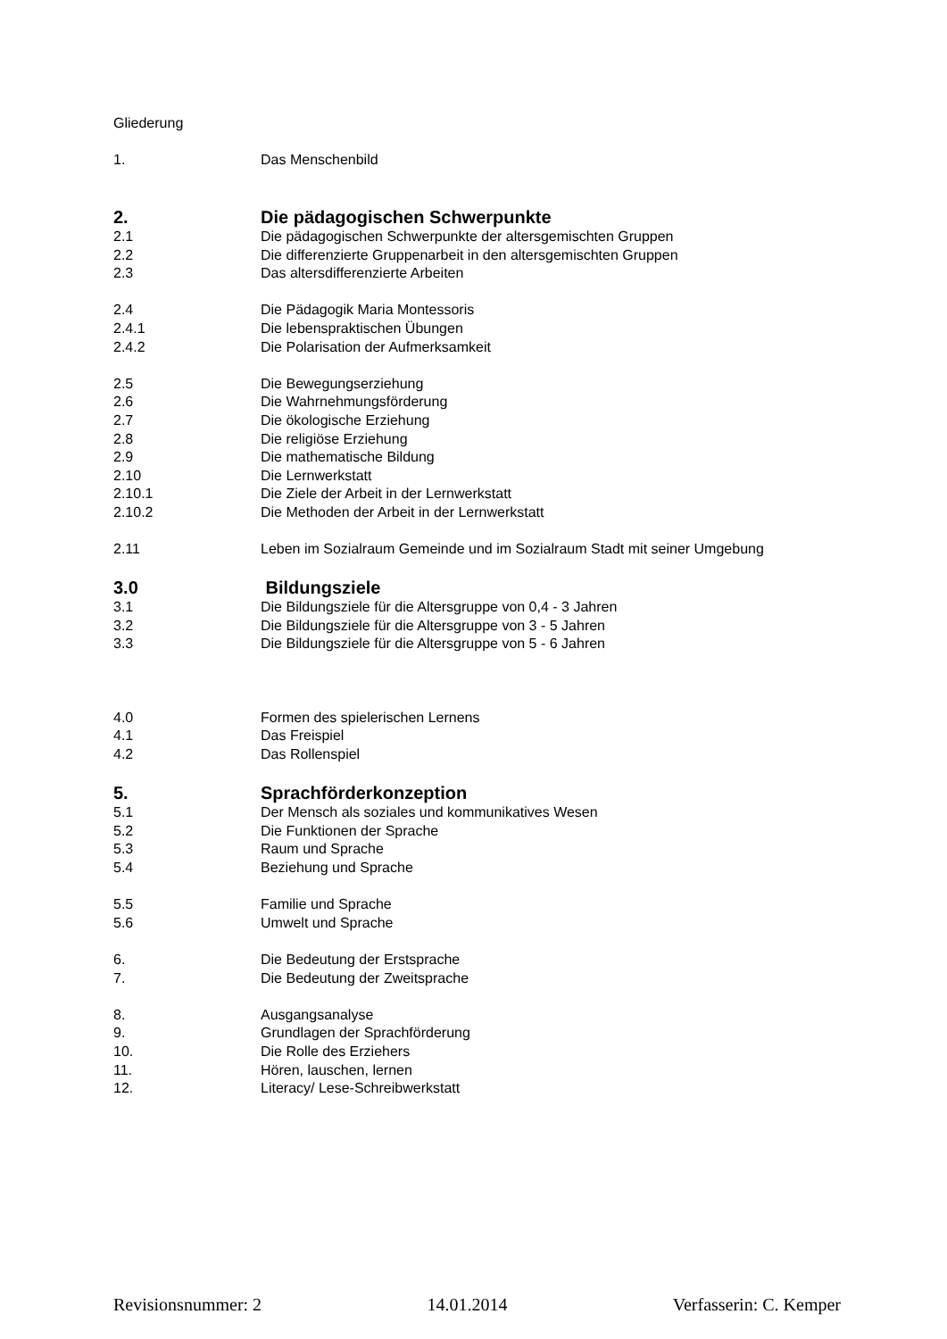Gliederung
1. Das Menschenbild
2. Die pädagogischen Schwerpunkte
2.1 Die pädagogischen Schwerpunkte der altersgemischten Gruppen
2.2 Die differenzierte Gruppenarbeit in den altersgemischten Gruppen
2.3 Das altersdifferenzierte Arbeiten
2.4 Die Pädagogik Maria Montessoris
2.4.1 Die lebenspraktischen Übungen
2.4.2 Die Polarisation der Aufmerksamkeit
2.5 Die Bewegungserziehung
2.6 Die Wahrnehmungsförderung
2.7 Die ökologische Erziehung
2.8 Die religiöse Erziehung
2.9 Die mathematische Bildung
2.10 Die Lernwerkstatt
2.10.1 Die Ziele der Arbeit in der Lernwerkstatt
2.10.2 Die Methoden der Arbeit in der Lernwerkstatt
2.11 Leben im Sozialraum Gemeinde und im Sozialraum Stadt mit seiner Umgebung
3.0 Bildungsziele
3.1 Die Bildungsziele für die Altersgruppe von 0,4 - 3 Jahren
3.2 Die Bildungsziele für die Altersgruppe von 3 - 5 Jahren
3.3 Die Bildungsziele für die Altersgruppe von 5 - 6 Jahren
4.0 Formen des spielerischen Lernens
4.1 Das Freispiel
4.2 Das Rollenspiel
5. Sprachförderkonzeption
5.1 Der Mensch als soziales und kommunikatives Wesen
5.2 Die Funktionen der Sprache
5.3 Raum und Sprache
5.4 Beziehung und Sprache
5.5 Familie und Sprache
5.6 Umwelt und Sprache
6. Die Bedeutung der Erstsprache
7. Die Bedeutung der Zweitsprache
8. Ausgangsanalyse
9. Grundlagen der Sprachförderung
10. Die Rolle des Erziehers
11. Hören, lauschen, lernen
12. Literacy/ Lese-Schreibwerkstatt
Revisionsnummer: 2 14.01.2014 Verfasserin: C. Kemper